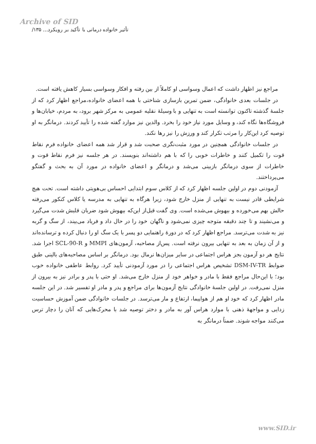Archive of SID
تأثیر خانواده درمانی با تأکید بر رویکرد... ۱۳۵/
مراجع نیز اظهار داشت که اعمال وسواسی او کاملاً از بین رفته و افکار وسواسی بسیار کاهش یافته است.
در جلسات بعدی خانوادگی، ضمن تمرین بازسازی شناختی با همه اعضای خانواده،مراجع اظهار کرد که از جلسهٔ گذشته تاکنون توانسته است به تنهایی و با وسیلهٔ نقلیه عمومی به مرکز شهر برود، به مردم، خیابان‌ها و فروشگاه‌ها نگاه کند، و وسایل مورد نیاز خود را بخرد. والدین نیز موارد گفته شده را تأیید کردند. درمانگر به او توصیه کرد این‌کار را مرتب تکرار کند و ورزش را نیز رها نکند.
در جلسات خانوادگی همچنین در مورد مثبت‌نگری صحبت شد و قرار شد همه اعضای خانواده فرم نقاط قوت را تکمیل کنند و خاطرات خوبی را که با هم داشته‌اند بنویسند. در هر جلسه نیز فرم نقاط قوت و خاطرات از سوی درمانگر بازبینی می‌شد و درمانگر و اعضای خانواده در مورد آن به بحث و گفتگو می‌پرداختند.
آزمودنی دوم در اولین جلسه اظهار کرد که از کلاس سوم ابتدایی احساس بی‌هویتی داشته است. تحت هیچ شرایطی قادر نیست به تنهایی از منزل خارج شود، زیرا هرگاه به تنهایی به مدرسه یا کلاس کنکور می‌رفته حالش بهم می‌خورده و بیهوش می‌شده است. وی گفت قبل‌از این‌که بیهوش شود ضربان قلبش شدت می‌گیرد و می‌نشیند و تا چند دقیقه متوجه چیزی نمی‌شود و ناگهان خود را در حال داد و فریاد می‌بیند، از سگ و گربه نیز به شدت می‌ترسد. مراجع اظهار کرد که در دورهٔ راهنمایی دو پسر با یک سگ او را دنبال کرده و ترسانده‌اند و از آن زمان به بعد به تنهایی بیرون نرفته است. پس‌از مصاحبه، آزمون‌های MMPI و SCL-90-R اجرا شد. نتایج هر دو آزمون بجز هراس اجتماعی در سایر میزان‌ها نرمال بود. درمانگر بر اساس مصاحبه‌های بالینی طبق ضوابط DSM-IV-TR تشخیص هراس اجتماعی را در مورد آزمودنی تأیید کرد. روابط عاطفی خانواده خوب بود؛ با این‌حال مراجع فقط با مادر و خواهر خود از منزل خارج می‌شد. او حتی با پدر و برادر نیز به بیرون از منزل نمی‌رفت. در اولین جلسهٔ خانوادگی نتایج آزمون‌ها برای مراجع و پدر و مادر او تفسیر شد. در این جلسه مادر اظهار کرد که خود او هم از هواپیما، ارتفاع و مار می‌ترسد. در جلسات خانوادگی ضمن آموزش حساسیت زدایی و مواجههٔ ذهنی با موارد هراس آور به مادر و دختر توصیه شد با محرک‌هایی که آنان را دچار ترس می‌کنند مواجه شوند. ضمناً درمانگر به
www.SID.ir